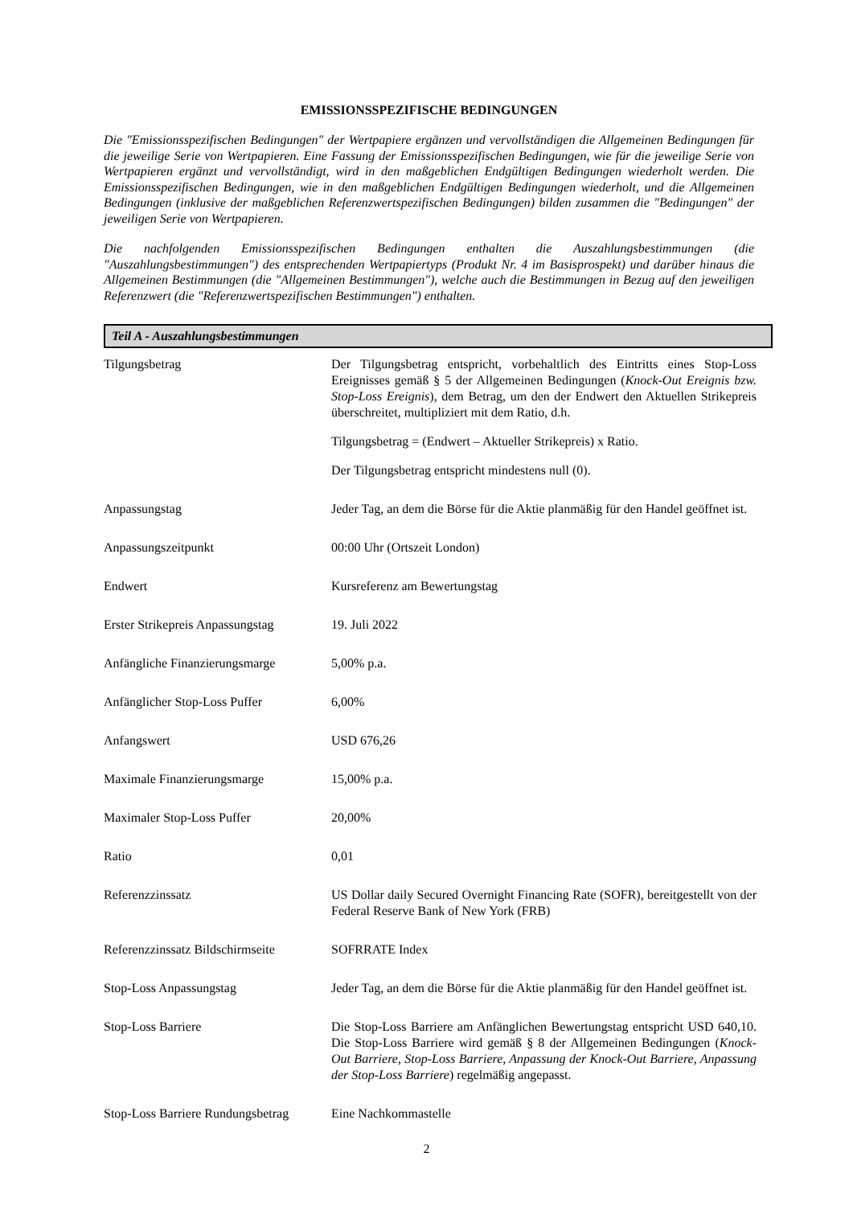EMISSIONSSPEZIFISCHE BEDINGUNGEN
Die "Emissionsspezifischen Bedingungen" der Wertpapiere ergänzen und vervollständigen die Allgemeinen Bedingungen für die jeweilige Serie von Wertpapieren. Eine Fassung der Emissionsspezifischen Bedingungen, wie für die jeweilige Serie von Wertpapieren ergänzt und vervollständigt, wird in den maßgeblichen Endgültigen Bedingungen wiederholt werden. Die Emissionsspezifischen Bedingungen, wie in den maßgeblichen Endgültigen Bedingungen wiederholt, und die Allgemeinen Bedingungen (inklusive der maßgeblichen Referenzwertspezifischen Bedingungen) bilden zusammen die "Bedingungen" der jeweiligen Serie von Wertpapieren.
Die nachfolgenden Emissionsspezifischen Bedingungen enthalten die Auszahlungsbestimmungen (die "Auszahlungsbestimmungen") des entsprechenden Wertpapiertyps (Produkt Nr. 4 im Basisprospekt) und darüber hinaus die Allgemeinen Bestimmungen (die "Allgemeinen Bestimmungen"), welche auch die Bestimmungen in Bezug auf den jeweiligen Referenzwert (die "Referenzwertspezifischen Bestimmungen") enthalten.
Teil A - Auszahlungsbestimmungen
| Tilgungsbetrag | Der Tilgungsbetrag entspricht, vorbehaltlich des Eintritts eines Stop-Loss Ereignisses gemäß § 5 der Allgemeinen Bedingungen ( Knock-Out Ereignis bzw. Stop-Loss Ereignis ), dem Betrag, um den der Endwert den Aktuellen Strikepreis überschreitet, multipliziert mit dem Ratio, d.h. Tilgungsbetrag = (Endwert – Aktueller Strikepreis) x Ratio. Der Tilgungsbetrag entspricht mindestens null (0). |
| Anpassungstag | Jeder Tag, an dem die Börse für die Aktie planmäßig für den Handel geöffnet ist. |
| Anpassungszeitpunkt | 00:00 Uhr (Ortszeit London) |
| Endwert | Kursreferenz am Bewertungstag |
| Erster Strikepreis Anpassungstag | 19. Juli 2022 |
| Anfängliche Finanzierungsmarge | 5,00% p.a. |
| Anfänglicher Stop-Loss Puffer | 6,00% |
| Anfangswert | USD 676,26 |
| Maximale Finanzierungsmarge | 15,00% p.a. |
| Maximaler Stop-Loss Puffer | 20,00% |
| Ratio | 0,01 |
| Referenzzinssatz | US Dollar daily Secured Overnight Financing Rate (SOFR), bereitgestellt von der Federal Reserve Bank of New York (FRB) |
| Referenzzinssatz Bildschirmseite | SOFRRATE Index |
| Stop-Loss Anpassungstag | Jeder Tag, an dem die Börse für die Aktie planmäßig für den Handel geöffnet ist. |
| Stop-Loss Barriere | Die Stop-Loss Barriere am Anfänglichen Bewertungstag entspricht USD 640,10. Die Stop-Loss Barriere wird gemäß § 8 der Allgemeinen Bedingungen ( Knock-Out Barriere, Stop-Loss Barriere, Anpassung der Knock-Out Barriere, Anpassung der Stop-Loss Barriere ) regelmäßig angepasst. |
| Stop-Loss Barriere Rundungsbetrag | Eine Nachkommastelle |
2